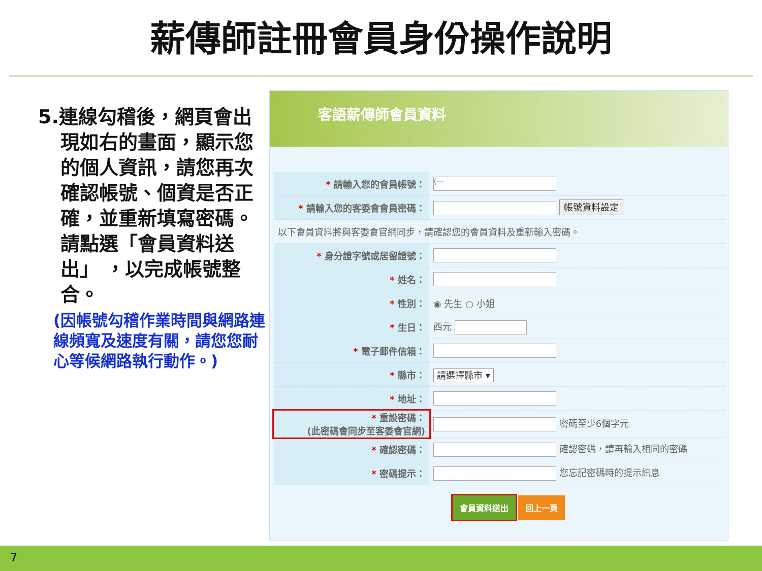薪傳師註冊會員身份操作說明
5.連線勾稽後，網頁會出現如右的畫面，顯示您的個人資訊，請您再次確認帳號、個資是否正確，並重新填寫密碼。
請點選「會員資料送出」 ，以完成帳號整合。
(因帳號勾稽作業時間與網路連線頻寬及速度有關，請您您耐心等候網路執行動作。)
客語薪傳師會員資料
| * 請輸入您的會員帳號： | (--- |
| * 請輸入您的客委會會員密碼： | 帳號資料設定 |
| 以下會員資料將與客委會官網同步，請確認您的會員資料及重新輸入密碼。 | |
| * 身分證字號或居留證號： | |
| * 姓名： | |
| * 性別： | ◉ 先生 ○ 小姐 |
| * 生日： | 西元 |
| * 電子郵件信箱： | |
| * 縣市： | 請選擇縣市 ▾ |
| * 地址： | |
| * 重設密碼： (此密碼會同步至客委會官網) | 密碼至少6個字元 |
| * 確認密碼： | 確認密碼，請再輸入相同的密碼 |
| * 密碼提示： | 您忘記密碼時的提示訊息 |
會員資料送出 回上一頁
7